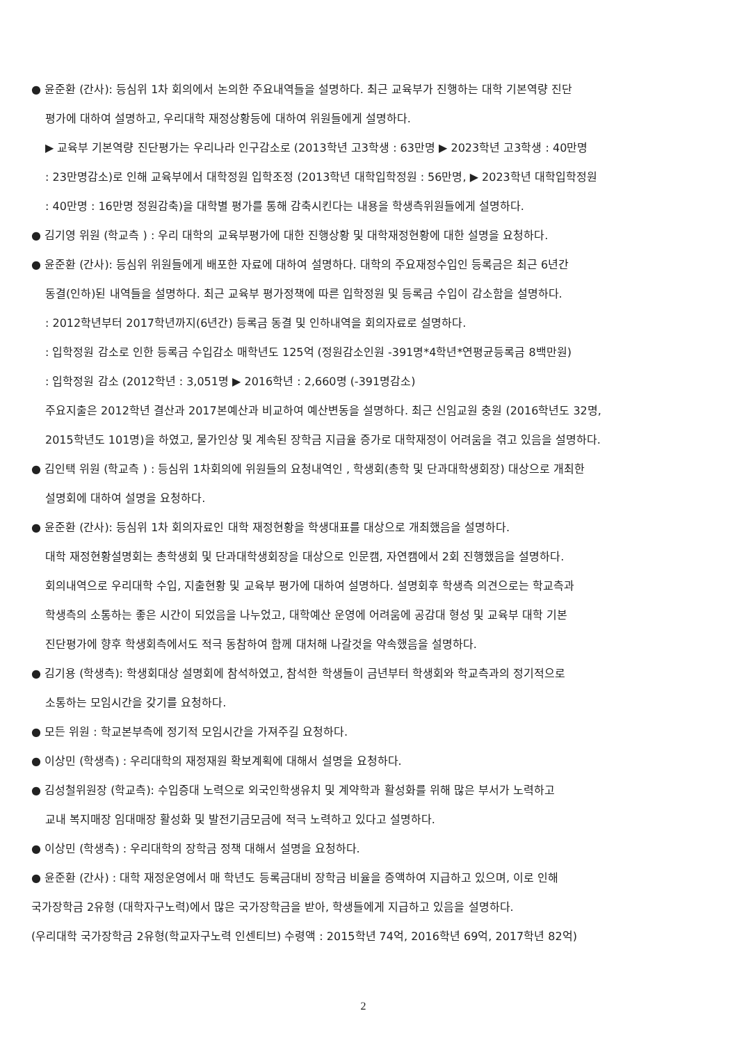● 윤준환 (간사): 등심위 1차 회의에서 논의한 주요내역들을 설명하다. 최근 교육부가 진행하는 대학 기본역량 진단
평가에 대하여 설명하고, 우리대학 재정상황등에 대하여 위원들에게 설명하다.
▶ 교육부 기본역량 진단평가는 우리나라 인구감소로 (2013학년 고3학생 : 63만명 ▶ 2023학년 고3학생 : 40만명
: 23만명감소)로 인해 교육부에서 대학정원 입학조정 (2013학년 대학입학정원 : 56만명, ▶ 2023학년 대학입학정원
: 40만명 : 16만명 정원감축)을 대학별 평가를 통해 감축시킨다는 내용을 학생측위원들에게 설명하다.
● 김기영 위원 (학교측 ) : 우리 대학의 교육부평가에 대한 진행상황 및 대학재정현황에 대한 설명을 요청하다.
● 윤준환 (간사): 등심위 위원들에게 배포한 자료에 대하여 설명하다. 대학의 주요재정수입인 등록금은 최근 6년간
동결(인하)된 내역들을 설명하다. 최근 교육부 평가정책에 따른 입학정원 및 등록금 수입이 감소함을 설명하다.
: 2012학년부터 2017학년까지(6년간) 등록금 동결 및 인하내역을 회의자료로 설명하다.
: 입학정원 감소로 인한 등록금 수입감소 매학년도 125억 (정원감소인원 -391명*4학년*연평균등록금 8백만원)
: 입학정원 감소 (2012학년 : 3,051명 ▶ 2016학년 : 2,660명 (-391명감소)
주요지출은 2012학년 결산과 2017본예산과 비교하여 예산변동을 설명하다. 최근 신임교원 충원 (2016학년도 32명,
2015학년도 101명)을 하였고, 물가인상 및 계속된 장학금 지급율 증가로 대학재정이 어려움을 겪고 있음을 설명하다.
● 김인택 위원 (학교측 ) : 등심위 1차회의에 위원들의 요청내역인 , 학생회(총학 및 단과대학생회장) 대상으로 개최한
설명회에 대하여 설명을 요청하다.
● 윤준환 (간사): 등심위 1차 회의자료인 대학 재정현황을 학생대표를 대상으로 개최했음을 설명하다.
대학 재정현황설명회는 총학생회 및 단과대학생회장을 대상으로 인문캠, 자연캠에서 2회 진행했음을 설명하다.
회의내역으로 우리대학 수입, 지출현황 및 교육부 평가에 대하여 설명하다. 설명회후 학생측 의견으로는 학교측과
학생측의 소통하는 좋은 시간이 되었음을 나누었고, 대학예산 운영에 어려움에 공감대 형성 및 교육부 대학 기본
진단평가에 향후 학생회측에서도 적극 동참하여 함께 대처해 나갈것을 약속했음을 설명하다.
● 김기용 (학생측): 학생회대상 설명회에 참석하였고, 참석한 학생들이 금년부터 학생회와 학교측과의 정기적으로
소통하는 모임시간을 갖기를 요청하다.
● 모든 위원 : 학교본부측에 정기적 모임시간을 가져주길 요청하다.
● 이상민 (학생측) : 우리대학의 재정재원 확보계획에 대해서 설명을 요청하다.
● 김성철위원장 (학교측): 수입증대 노력으로 외국인학생유치 및 계약학과 활성화를 위해 많은 부서가 노력하고
교내 복지매장 임대매장 활성화 및 발전기금모금에 적극 노력하고 있다고 설명하다.
● 이상민 (학생측) : 우리대학의 장학금 정책 대해서 설명을 요청하다.
● 윤준환 (간사) : 대학 재정운영에서 매 학년도 등록금대비 장학금 비율을 증액하여 지급하고 있으며, 이로 인해
국가장학금 2유형 (대학자구노력)에서 많은 국가장학금을 받아, 학생들에게 지급하고 있음을 설명하다.
(우리대학 국가장학금 2유형(학교자구노력 인센티브) 수령액 : 2015학년 74억, 2016학년 69억, 2017학년 82억)
2